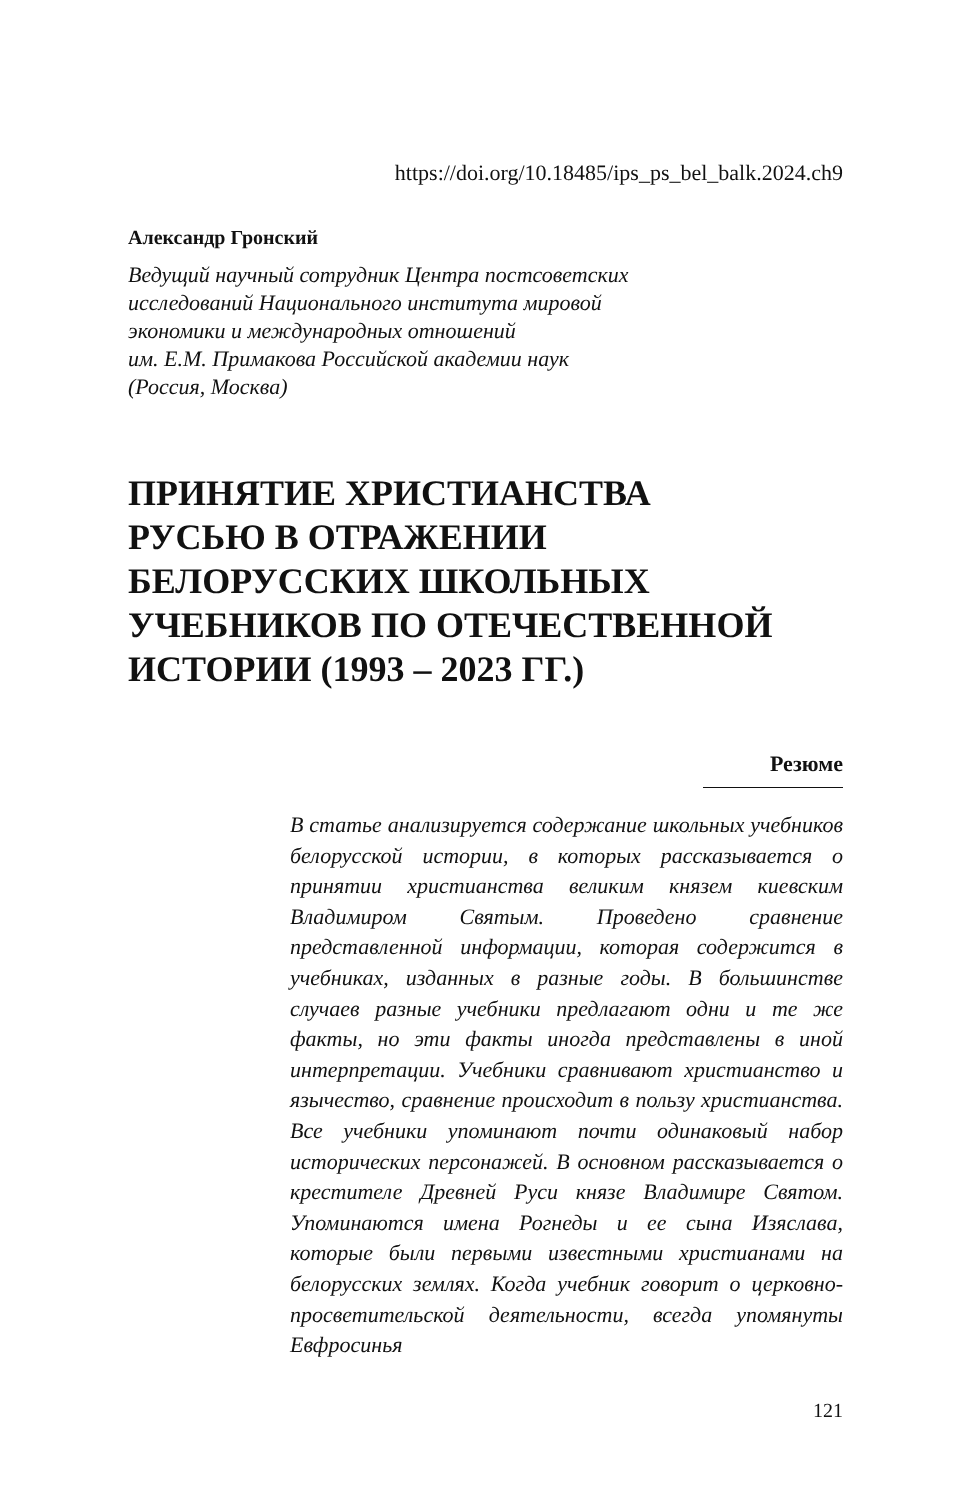https://doi.org/10.18485/ips_ps_bel_balk.2024.ch9
Александр Гронский
Ведущий научный сотрудник Центра постсоветских
исследований Национального института мировой
экономики и международных отношений
им. Е.М. Примакова Российской академии наук
(Россия, Москва)
ПРИНЯТИЕ ХРИСТИАНСТВА
РУСЬЮ В ОТРАЖЕНИИ
БЕЛОРУССКИХ ШКОЛЬНЫХ
УЧЕБНИКОВ ПО ОТЕЧЕСТВЕННОЙ
ИСТОРИИ (1993 – 2023 ГГ.)
Резюме
В статье анализируется содержание школьных учебников белорусской истории, в которых рассказывается о принятии христианства великим князем киевским Владимиром Святым. Проведено сравнение представленной информации, которая содержится в учебниках, изданных в разные годы. В большинстве случаев разные учебники предлагают одни и те же факты, но эти факты иногда представлены в иной интерпретации. Учебники сравнивают христианство и язычество, сравнение происходит в пользу христианства. Все учебники упоминают почти одинаковый набор исторических персонажей. В основном рассказывается о крестителе Древней Руси князе Владимире Святом. Упоминаются имена Рогнеды и ее сына Изяслава, которые были первыми известными христианами на белорусских землях. Когда учебник говорит о церковно-просветительской деятельности, всегда упомянуты Евфросинья
121